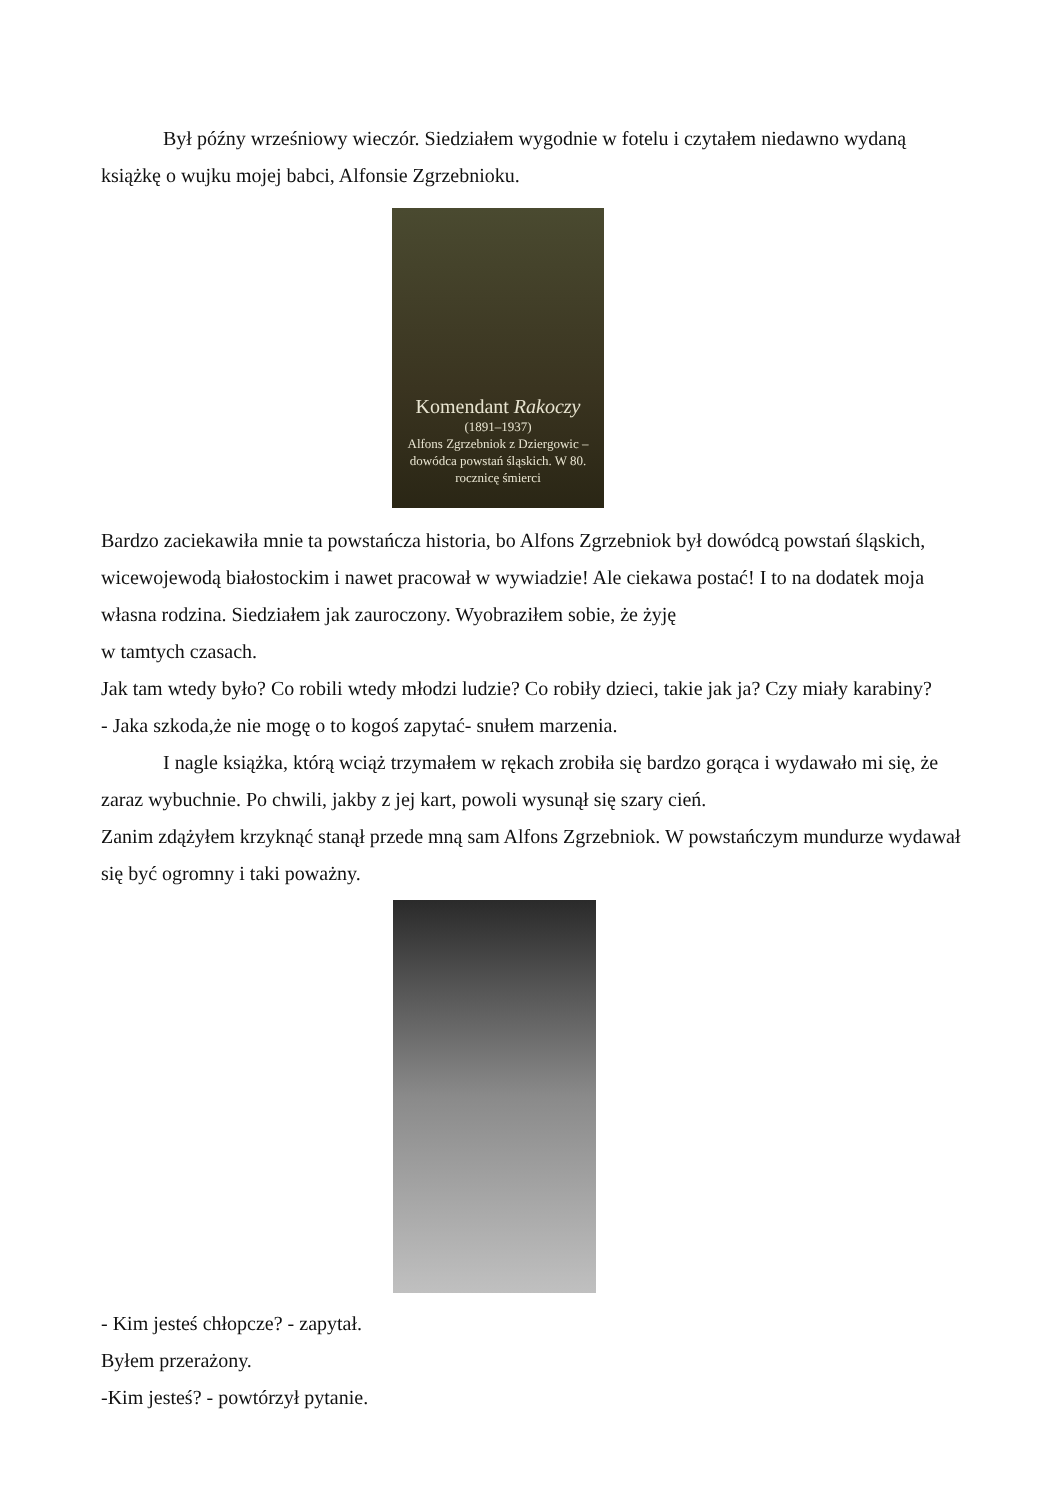Był późny wrześniowy wieczór. Siedziałem wygodnie w fotelu i czytałem niedawno wydaną książkę o wujku mojej babci, Alfonsie Zgrzebnioku.
Komendant Rakoczy
(1891–1937)
Alfons Zgrzebniok z Dziergowic – dowódca powstań śląskich. W 80. rocznicę śmierci
Bardzo zaciekawiła mnie ta powstańcza historia, bo Alfons Zgrzebniok był dowódcą powstań śląskich, wicewojewodą białostockim i nawet pracował w wywiadzie! Ale ciekawa postać! I to na dodatek moja własna rodzina. Siedziałem jak zauroczony. Wyobraziłem sobie, że żyję
w tamtych czasach.
Jak tam wtedy było? Co robili wtedy młodzi ludzie? Co robiły dzieci, takie jak ja? Czy miały karabiny?
- Jaka szkoda,że nie mogę o to kogoś zapytać- snułem marzenia.
I nagle książka, którą wciąż trzymałem w rękach zrobiła się bardzo gorąca i wydawało mi się, że zaraz wybuchnie. Po chwili, jakby z jej kart, powoli wysunął się szary cień.
Zanim zdążyłem krzyknąć stanął przede mną sam Alfons Zgrzebniok. W powstańczym mundurze wydawał się być ogromny i taki poważny.
- Kim jesteś chłopcze? - zapytał.
Byłem przerażony.
-Kim jesteś? - powtórzył pytanie.